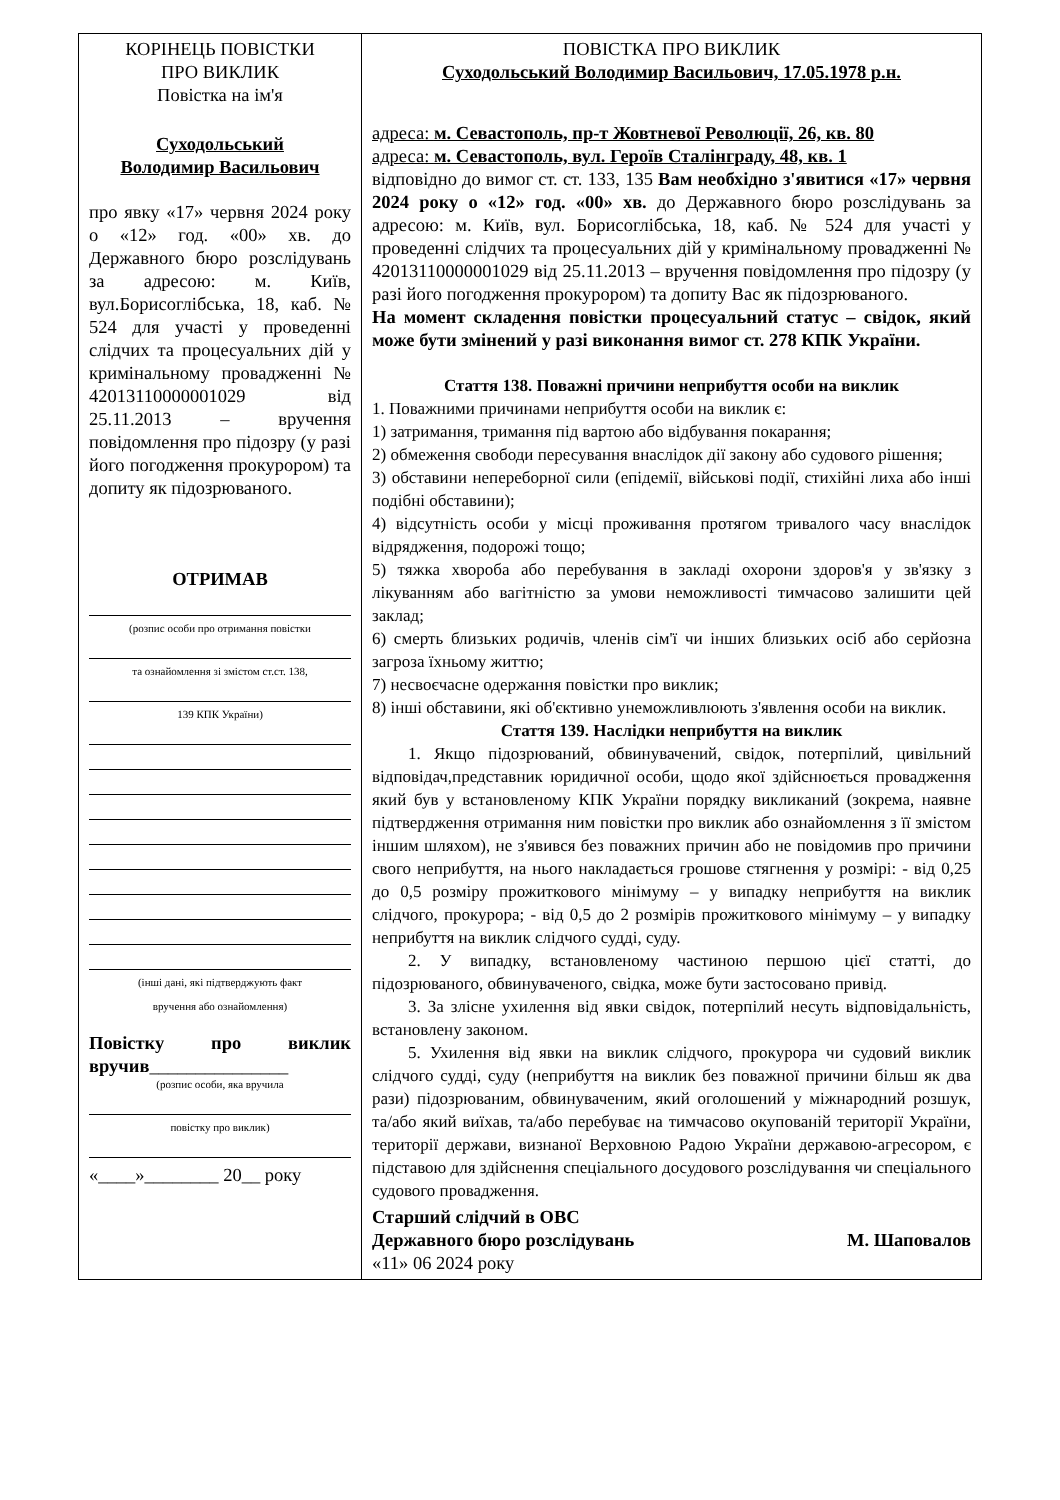| КОРІНЕЦЬ ПОВІСТКИ ПРО ВИКЛИК Повістка на ім'я Суходольський Володимир Васильович про явку «17» червня 2024 року о «12» год. «00» хв. до Державного бюро розслідувань за адресою: м. Київ, вул.Борисоглібська, 18, каб. № 524 для участі у проведенні слідчих та процесуальних дій у кримінальному провадженні № 42013110000001029 від 25.11.2013 – вручення повідомлення про підозру (у разі його погодження прокурором) та допиту як підозрюваного. ОТРИМАВ (розпис особи про отримання повістки та ознайомлення зі змістом ст.ст. 138, 139 КПК України) (інші дані, які підтверджують факт вручення або ознайомлення) Повістку про виклик вручив _______________ (розпис особи, яка вручила повістку про виклик) «____»________ 20__ року | ПОВІСТКА ПРО ВИКЛИК Суходольський Володимир Васильович, 17.05.1978 р.н. адреса: м. Севастополь, пр-т Жовтневої Революції, 26, кв. 80 адреса: м. Севастополь, вул. Героїв Сталінграду, 48, кв. 1 відповідно до вимог ст. ст. 133, 135 Вам необхідно з'явитися «17» червня 2024 року о «12» год. «00» хв. до Державного бюро розслідувань за адресою: м. Київ, вул. Борисоглібська, 18, каб. № 524 для участі у проведенні слідчих та процесуальних дій у кримінальному провадженні № 42013110000001029 від 25.11.2013 – вручення повідомлення про підозру (у разі його погодження прокурором) та допиту Вас як підозрюваного. На момент складення повістки процесуальний статус – свідок, який може бути змінений у разі виконання вимог ст. 278 КПК України. Стаття 138. Поважні причини неприбуття особи на виклик 1. Поважними причинами неприбуття особи на виклик є: 1) затримання, тримання під вартою або відбування покарання; 2) обмеження свободи пересування внаслідок дії закону або судового рішення; 3) обставини непереборної сили (епідемії, військові події, стихійні лиха або інші подібні обставини); 4) відсутність особи у місці проживання протягом тривалого часу внаслідок відрядження, подорожі тощо; 5) тяжка хвороба або перебування в закладі охорони здоров'я у зв'язку з лікуванням або вагітністю за умови неможливості тимчасово залишити цей заклад; 6) смерть близьких родичів, членів сім'ї чи інших близьких осіб або серйозна загроза їхньому життю; 7) несвоєчасне одержання повістки про виклик; 8) інші обставини, які об'єктивно унеможливлюють з'явлення особи на виклик. Стаття 139. Наслідки неприбуття на виклик 1. Якщо підозрюваний, обвинувачений, свідок, потерпілий, цивільний відповідач,представник юридичної особи, щодо якої здійснюється провадження який був у встановленому КПК України порядку викликаний (зокрема, наявне підтвердження отримання ним повістки про виклик або ознайомлення з її змістом іншим шляхом), не з'явився без поважних причин або не повідомив про причини свого неприбуття, на нього накладається грошове стягнення у розмірі: - від 0,25 до 0,5 розміру прожиткового мінімуму – у випадку неприбуття на виклик слідчого, прокурора; - від 0,5 до 2 розмірів прожиткового мінімуму – у випадку неприбуття на виклик слідчого судді, суду. 2. У випадку, встановленому частиною першою цієї статті, до підозрюваного, обвинуваченого, свідка, може бути застосовано привід. 3. За злісне ухилення від явки свідок, потерпілий несуть відповідальність, встановлену законом. 5. Ухилення від явки на виклик слідчого, прокурора чи судовий виклик слідчого судді, суду (неприбуття на виклик без поважної причини більш як два рази) підозрюваним, обвинуваченим, який оголошений у міжнародний розшук, та/або який виїхав, та/або перебуває на тимчасово окупованій території України, території держави, визнаної Верховною Радою України державою-агресором, є підставою для здійснення спеціального досудового розслідування чи спеціального судового провадження. Старший слідчий в ОВС Державного бюро розслідувань М. Шаповалов «11» 06 2024 року |